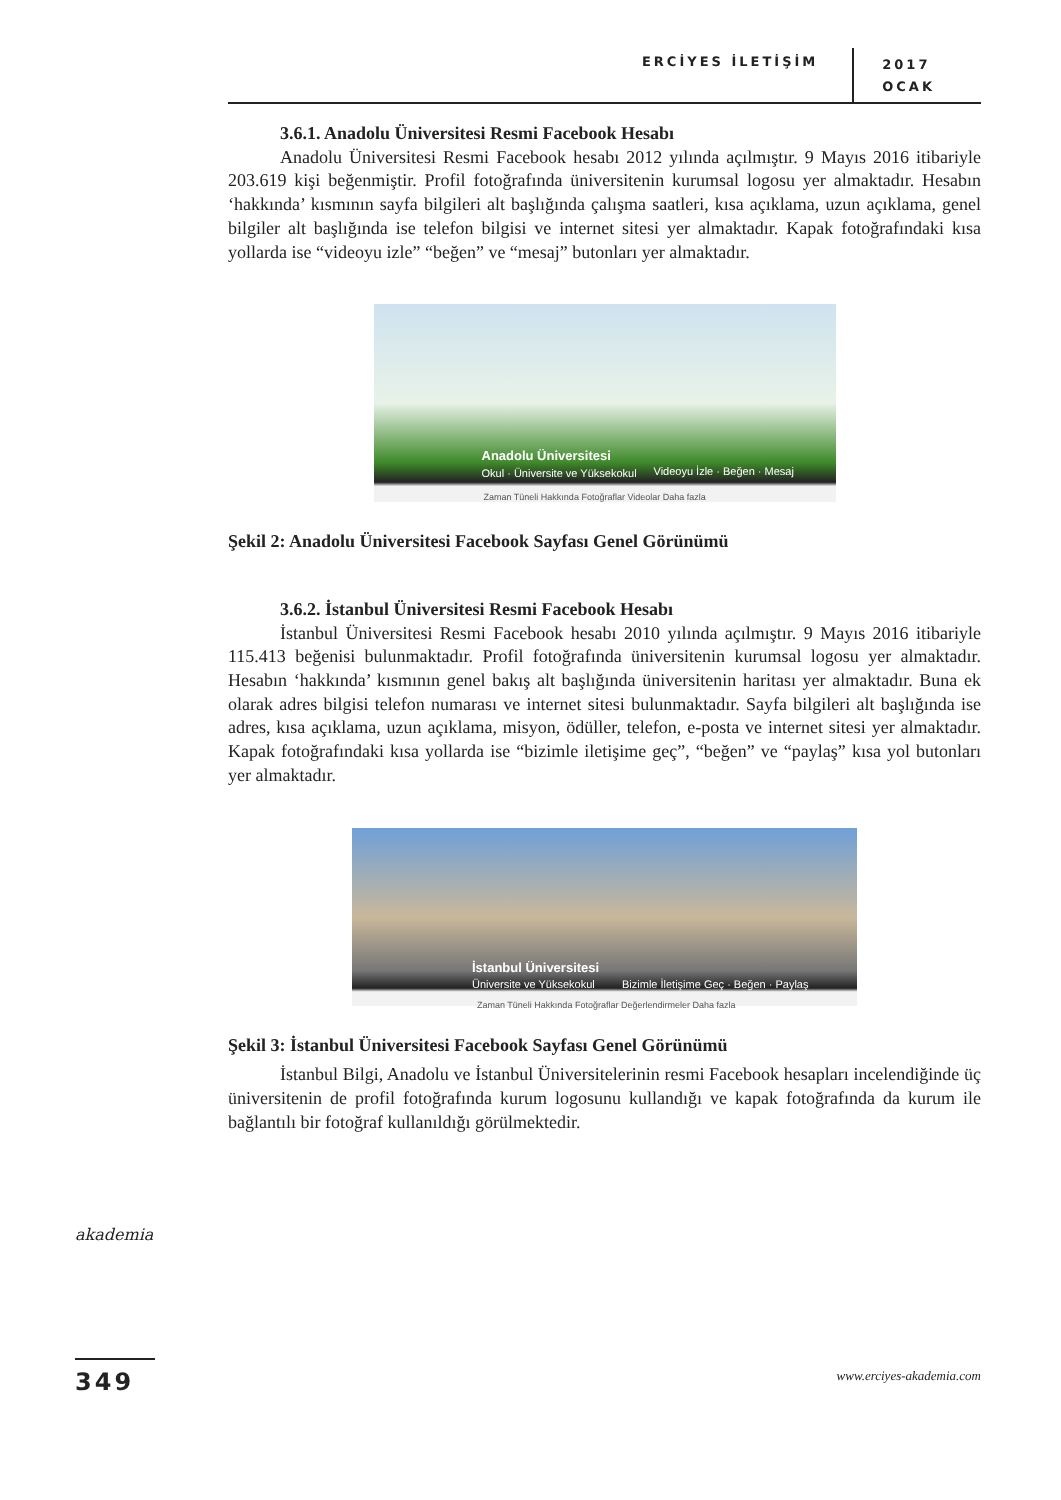ERCİYES İLETİŞİM
2017
OCAK
3.6.1. Anadolu Üniversitesi Resmi Facebook Hesabı
Anadolu Üniversitesi Resmi Facebook hesabı 2012 yılında açılmıştır. 9 Mayıs 2016 itibariyle 203.619 kişi beğenmiştir. Profil fotoğrafında üniversitenin kurumsal logosu yer almaktadır. Hesabın ‘hakkında’ kısmının sayfa bilgileri alt başlığında çalışma saatleri, kısa açıklama, uzun açıklama, genel bilgiler alt başlığında ise telefon bilgisi ve internet sitesi yer almaktadır. Kapak fotoğrafındaki kısa yollarda ise “videoyu izle” “beğen” ve “mesaj” butonları yer almaktadır.
Anadolu Üniversitesi
Okul · Üniversite ve Yüksekokul Videoyu İzle · Beğen · Mesaj
Zaman Tüneli Hakkında Fotoğraflar Videolar Daha fazla
Şekil 2: Anadolu Üniversitesi Facebook Sayfası Genel Görünümü
3.6.2. İstanbul Üniversitesi Resmi Facebook Hesabı
İstanbul Üniversitesi Resmi Facebook hesabı 2010 yılında açılmıştır. 9 Mayıs 2016 itibariyle 115.413 beğenisi bulunmaktadır. Profil fotoğrafında üniversitenin kurumsal logosu yer almaktadır. Hesabın ‘hakkında’ kısmının genel bakış alt başlığında üniversitenin haritası yer almaktadır. Buna ek olarak adres bilgisi telefon numarası ve internet sitesi bulunmaktadır. Sayfa bilgileri alt başlığında ise adres, kısa açıklama, uzun açıklama, misyon, ödüller, telefon, e-posta ve internet sitesi yer almaktadır. Kapak fotoğrafındaki kısa yollarda ise “bizimle iletişime geç”, “beğen” ve “paylaş” kısa yol butonları yer almaktadır.
İstanbul Üniversitesi
Üniversite ve Yüksekokul Bizimle İletişime Geç · Beğen · Paylaş
Zaman Tüneli Hakkında Fotoğraflar Değerlendirmeler Daha fazla
Şekil 3: İstanbul Üniversitesi Facebook Sayfası Genel Görünümü
İstanbul Bilgi, Anadolu ve İstanbul Üniversitelerinin resmi Facebook hesapları incelendiğinde üç üniversitenin de profil fotoğrafında kurum logosunu kullandığı ve kapak fotoğrafında da kurum ile bağlantılı bir fotoğraf kullanıldığı görülmektedir.
akademia
349 www.erciyes-akademia.com